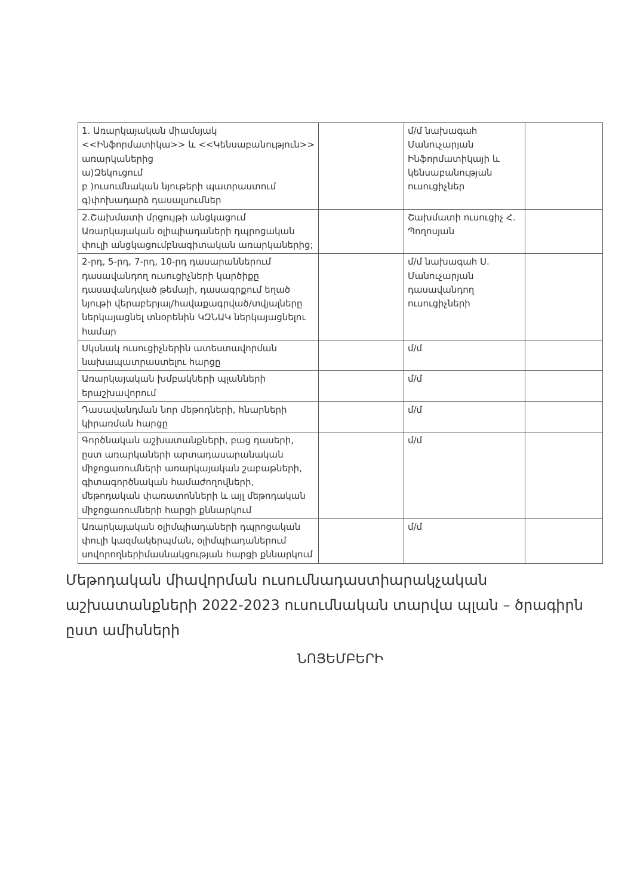| 1. Առարկայական միամսյակ <<Ինֆորմատիկա>> և <<Կենսաբանություն>> առարկաներից ա)Զեկուցում բ )ուսումնական նյութերի պատրաստում գ)փոխադարձ դասալսումներ | | մ/մ նախագահ Մանուչարյան Ինֆորմատիկայի և կենսաբանության ուսուցիչներ | |
| 2.Շախմատի մրցույթի անցկացում Առարկայական օլիպիադաների դպրոցական փուլի անցկացումբնագիտական առարկաներից; | | Շախմատի ուսուցիչ Հ. Պողոսյան | |
| 2-րդ, 5-րդ, 7-րդ, 10-րդ դասարաններում դասավանդող ուսուցիչների կարծիքը դասավանդված թեմայի, դասագրքում եղած նյութի վերաբերյալ/հավաքագրված/տվյալները ներկայացնել տնօրենին ԿԶՆԱԿ ներկայացնելու համար | | մ/մ նախագահ Ս. Մանուչարյան դասավանդող ուսուցիչների | |
| Սկսնակ ուսուցիչներին ատեստավորման նախապատրաստելու հարցը | | մ/մ | |
| Առարկայական խմբակների պլանների երաշխավորում | | մ/մ | |
| Դասավանդման նոր մեթոդների, հնարների կիրառման հարցը | | մ/մ | |
| Գործնական աշխատանքների, բաց դասերի, ըստ առարկաների արտադասարանական միջոցառումների առարկայական շաբաթների, գիտագործնական համաժողովների, մեթոդական փառատոնների և այլ մեթոդական միջոցառումների հարցի քննարկում | | մ/մ | |
| Առարկայական օլիմպիադաների դպրոցական փուլի կազմակերպման, օլիմպիադաներում սովորողներիմասնակցության հարցի քննարկում | | մ/մ | |
Մեթոդական միավորման ուսումնադաստիարակչական աշխատանքների 2022-2023 ուսումնական տարվա պլան – ծրագիրն ըստ ամիսների
ՆՈՅԵՄԲԵՐԻ